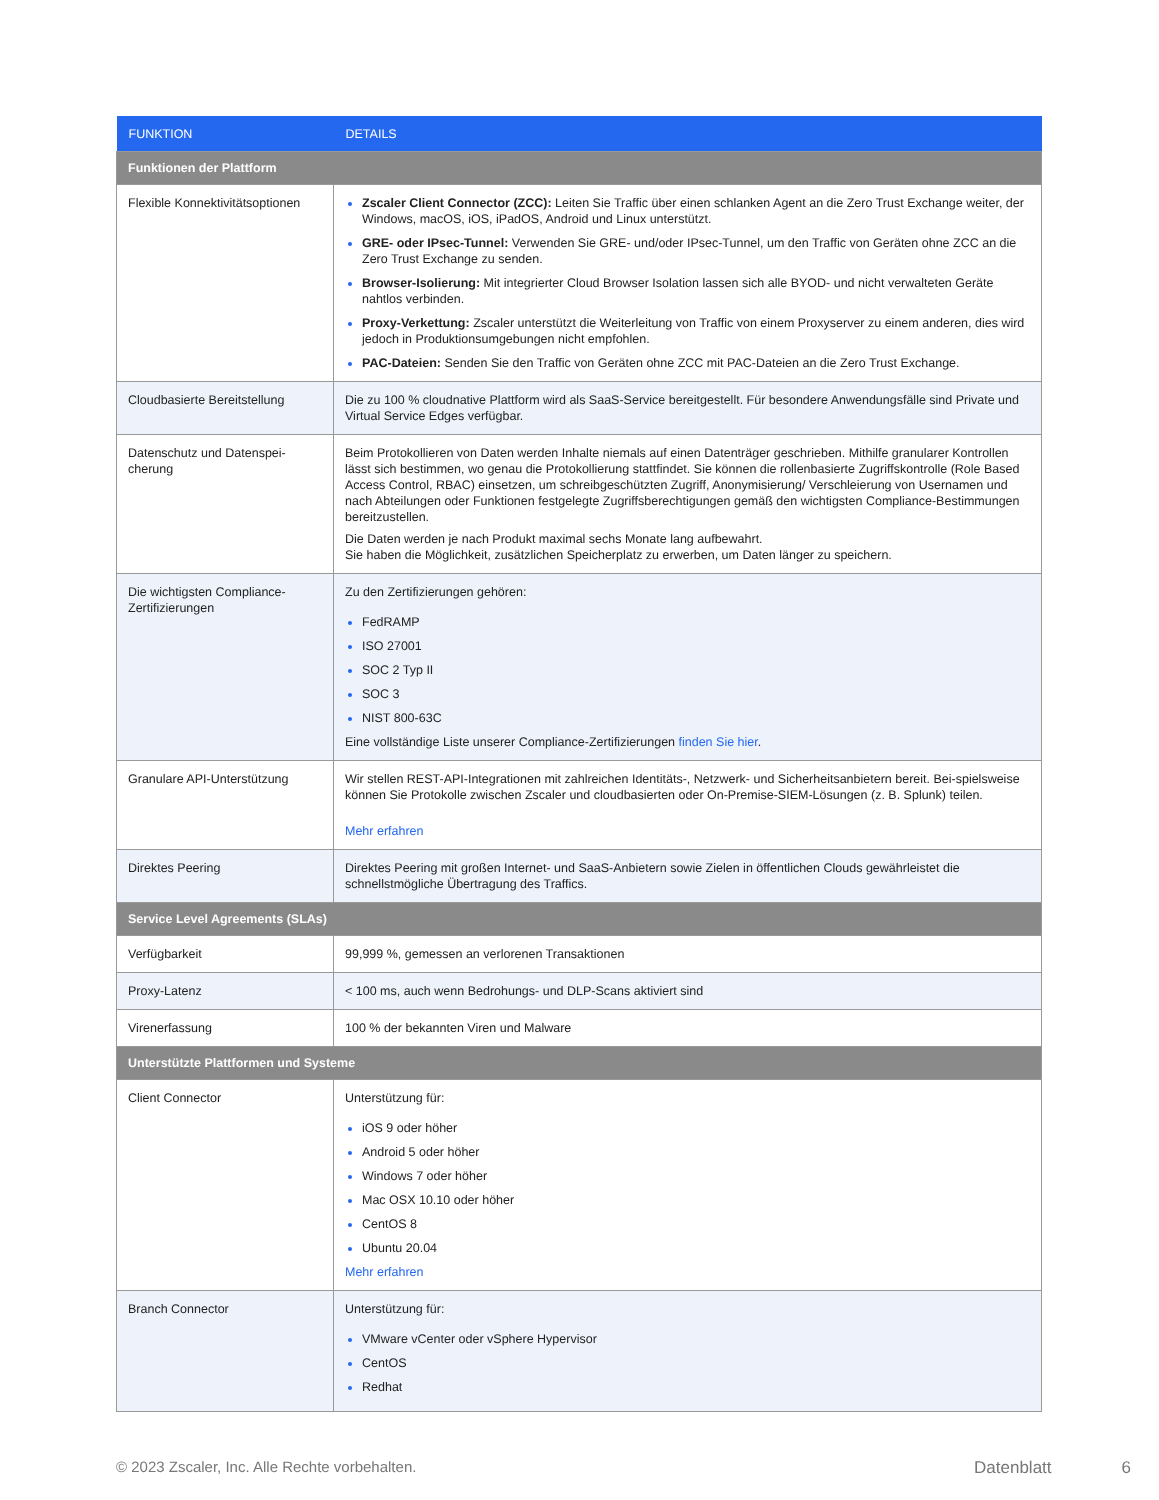| FUNKTION | DETAILS |
| --- | --- |
| Funktionen der Plattform | |
| Flexible Konnektivitätsoptionen | Zscaler Client Connector (ZCC): Leiten Sie Traffic über einen schlanken Agent an die Zero Trust Exchange weiter, der Windows, macOS, iOS, iPadOS, Android und Linux unterstützt. GRE- oder IPsec-Tunnel: Verwenden Sie GRE- und/oder IPsec-Tunnel, um den Traffic von Geräten ohne ZCC an die Zero Trust Exchange zu senden. Browser-Isolierung: Mit integrierter Cloud Browser Isolation lassen sich alle BYOD- und nicht verwalteten Geräte nahtlos verbinden. Proxy-Verkettung: Zscaler unterstützt die Weiterleitung von Traffic von einem Proxyserver zu einem anderen, dies wird jedoch in Produktionsumgebungen nicht empfohlen. PAC-Dateien: Senden Sie den Traffic von Geräten ohne ZCC mit PAC-Dateien an die Zero Trust Exchange. |
| Cloudbasierte Bereitstellung | Die zu 100 % cloudnative Plattform wird als SaaS-Service bereitgestellt. Für besondere Anwendungsfälle sind Private und Virtual Service Edges verfügbar. |
| Datenschutz und Datenspei- cherung | Beim Protokollieren von Daten werden Inhalte niemals auf einen Datenträger geschrieben. Mithilfe granularer Kontrollen lässt sich bestimmen, wo genau die Protokollierung stattfindet. Sie können die rollenbasierte Zugriffskontrolle (Role Based Access Control, RBAC) einsetzen, um schreibgeschützten Zugriff, Anonymisierung/ Verschleierung von Usernamen und nach Abteilungen oder Funktionen festgelegte Zugriffsberechtigungen gemäß den wichtigsten Compliance-Bestimmungen bereitzustellen. Die Daten werden je nach Produkt maximal sechs Monate lang aufbewahrt. Sie haben die Möglichkeit, zusätzlichen Speicherplatz zu erwerben, um Daten länger zu speichern. |
| Die wichtigsten Compliance-Zertifizierungen | Zu den Zertifizierungen gehören: FedRAMP ISO 27001 SOC 2 Typ II SOC 3 NIST 800-63C Eine vollständige Liste unserer Compliance-Zertifizierungen finden Sie hier . |
| Granulare API-Unterstützung | Wir stellen REST-API-Integrationen mit zahlreichen Identitäts-, Netzwerk- und Sicherheitsanbietern bereit. Bei-spielsweise können Sie Protokolle zwischen Zscaler und cloudbasierten oder On-Premise-SIEM-Lösungen (z. B. Splunk) teilen. Mehr erfahren |
| Direktes Peering | Direktes Peering mit großen Internet- und SaaS-Anbietern sowie Zielen in öffentlichen Clouds gewährleistet die schnellstmögliche Übertragung des Traffics. |
| Service Level Agreements (SLAs) | |
| Verfügbarkeit | 99,999 %, gemessen an verlorenen Transaktionen |
| Proxy-Latenz | < 100 ms, auch wenn Bedrohungs- und DLP-Scans aktiviert sind |
| Virenerfassung | 100 % der bekannten Viren und Malware |
| Unterstützte Plattformen und Systeme | |
| Client Connector | Unterstützung für: iOS 9 oder höher Android 5 oder höher Windows 7 oder höher Mac OSX 10.10 oder höher CentOS 8 Ubuntu 20.04 Mehr erfahren |
| Branch Connector | Unterstützung für: VMware vCenter oder vSphere Hypervisor CentOS Redhat |
© 2023 Zscaler, Inc. Alle Rechte vorbehalten. Datenblatt 6